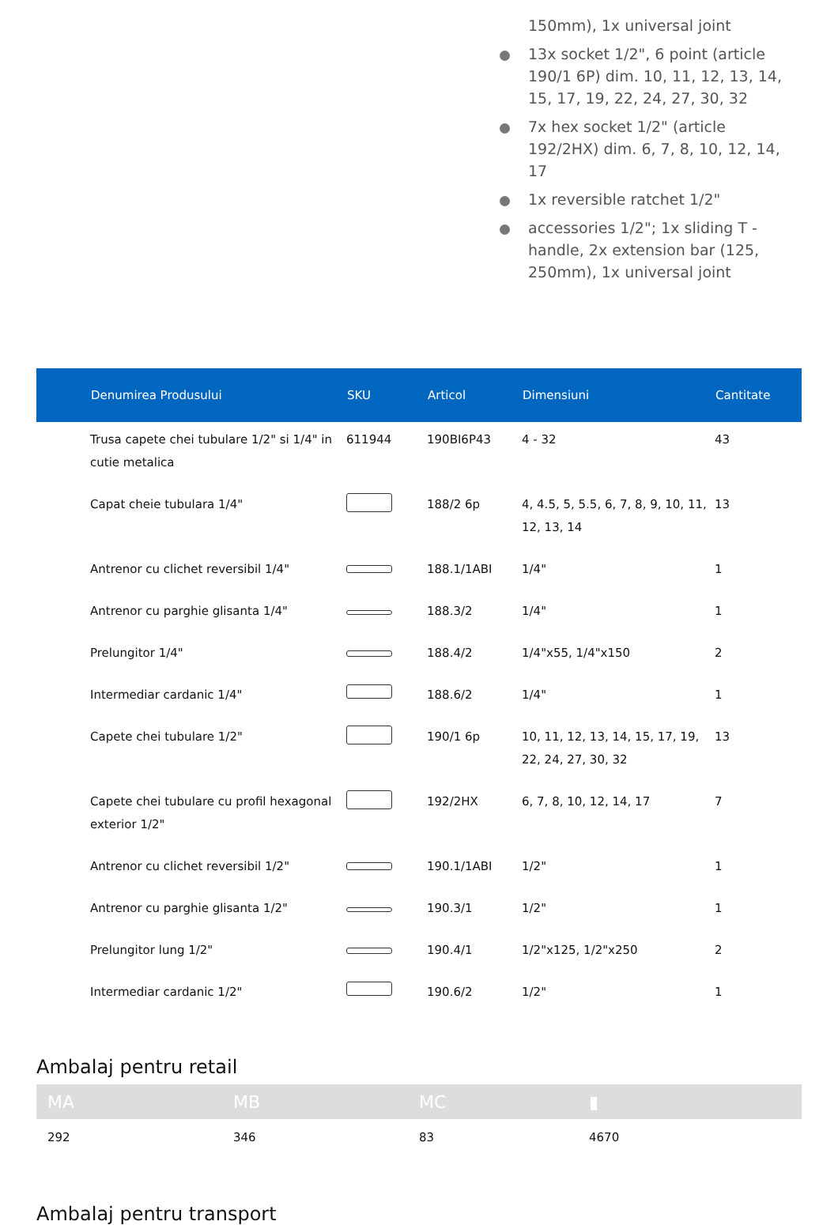150mm), 1x universal joint
13x socket 1/2", 6 point (article 190/1 6P) dim. 10, 11, 12, 13, 14, 15, 17, 19, 22, 24, 27, 30, 32
7x hex socket 1/2" (article 192/2HX) dim. 6, 7, 8, 10, 12, 14, 17
1x reversible ratchet 1/2"
accessories 1/2"; 1x sliding T - handle, 2x extension bar (125, 250mm), 1x universal joint
| | Denumirea Produsului | SKU | Articol | Dimensiuni | Cantitate |
| --- | --- | --- | --- | --- | --- |
| | Trusa capete chei tubulare 1/2" si 1/4" in cutie metalica | 611944 | 190BI6P43 | 4 - 32 | 43 |
| | Capat cheie tubulara 1/4" | | 188/2 6p | 4, 4.5, 5, 5.5, 6, 7, 8, 9, 10, 11, 12, 13, 14 | 13 |
| | Antrenor cu clichet reversibil 1/4" | | 188.1/1ABI | 1/4" | 1 |
| | Antrenor cu parghie glisanta 1/4" | | 188.3/2 | 1/4" | 1 |
| | Prelungitor 1/4" | | 188.4/2 | 1/4"x55, 1/4"x150 | 2 |
| | Intermediar cardanic 1/4" | | 188.6/2 | 1/4" | 1 |
| | Capete chei tubulare 1/2" | | 190/1 6p | 10, 11, 12, 13, 14, 15, 17, 19, 22, 24, 27, 30, 32 | 13 |
| | Capete chei tubulare cu profil hexagonal exterior 1/2" | | 192/2HX | 6, 7, 8, 10, 12, 14, 17 | 7 |
| | Antrenor cu clichet reversibil 1/2" | | 190.1/1ABI | 1/2" | 1 |
| | Antrenor cu parghie glisanta 1/2" | | 190.3/1 | 1/2" | 1 |
| | Prelungitor lung 1/2" | | 190.4/1 | 1/2"x125, 1/2"x250 | 2 |
| | Intermediar cardanic 1/2" | | 190.6/2 | 1/2" | 1 |
Ambalaj pentru retail
| MA | MB | MC | ▮ |
| --- | --- | --- | --- |
| 292 | 346 | 83 | 4670 |
Ambalaj pentru transport